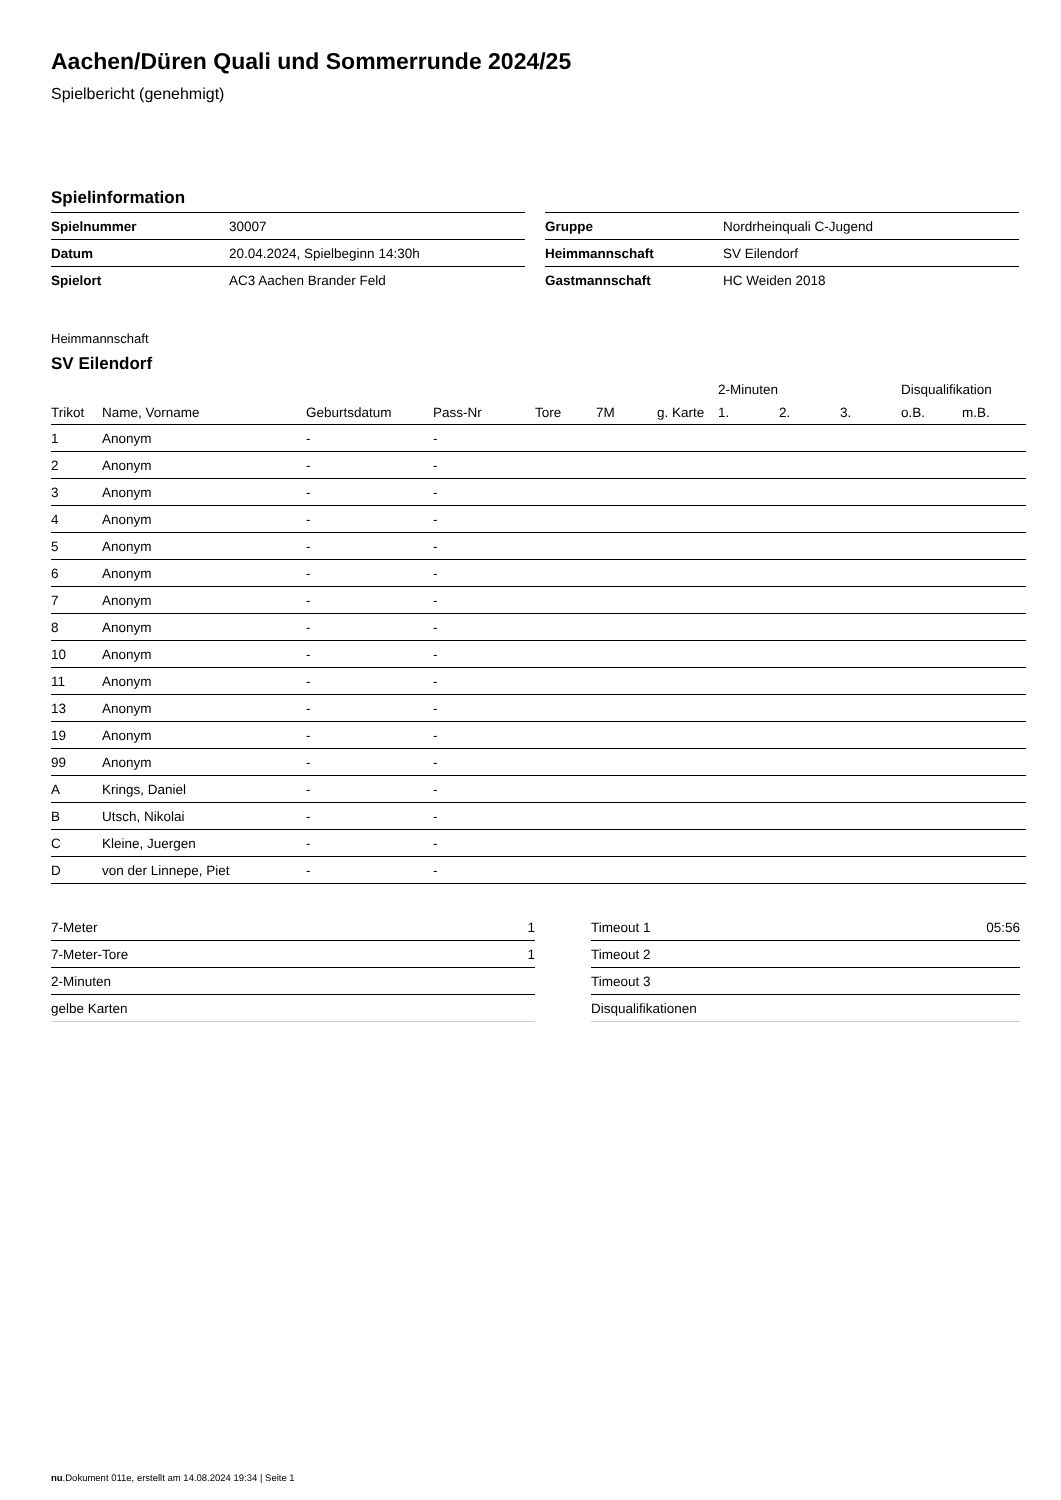Aachen/Düren Quali und Sommerrunde 2024/25
Spielbericht (genehmigt)
Spielinformation
| Spielnummer | 30007 |
| Datum | 20.04.2024, Spielbeginn 14:30h |
| Spielort | AC3 Aachen Brander Feld |
| Gruppe | Nordrheinquali C-Jugend |
| Heimmannschaft | SV Eilendorf |
| Gastmannschaft | HC Weiden 2018 |
Heimmannschaft
SV Eilendorf
| | | | | | | | 2-Minuten | | | Disqualifikation | |
| --- | --- | --- | --- | --- | --- | --- | --- | --- | --- | --- | --- |
| Trikot | Name, Vorname | Geburtsdatum | Pass-Nr | Tore | 7M | g. Karte | 1. | 2. | 3. | o.B. | m.B. |
| 1 | Anonym | - | - | | | | | | | | |
| 2 | Anonym | - | - | | | | | | | | |
| 3 | Anonym | - | - | | | | | | | | |
| 4 | Anonym | - | - | | | | | | | | |
| 5 | Anonym | - | - | | | | | | | | |
| 6 | Anonym | - | - | | | | | | | | |
| 7 | Anonym | - | - | | | | | | | | |
| 8 | Anonym | - | - | | | | | | | | |
| 10 | Anonym | - | - | | | | | | | | |
| 11 | Anonym | - | - | | | | | | | | |
| 13 | Anonym | - | - | | | | | | | | |
| 19 | Anonym | - | - | | | | | | | | |
| 99 | Anonym | - | - | | | | | | | | |
| A | Krings, Daniel | - | - | | | | | | | | |
| B | Utsch, Nikolai | - | - | | | | | | | | |
| C | Kleine, Juergen | - | - | | | | | | | | |
| D | von der Linnepe, Piet | - | - | | | | | | | | |
| 7-Meter | 1 |
| 7-Meter-Tore | 1 |
| 2-Minuten | |
| gelbe Karten | |
| Timeout 1 | 05:56 |
| Timeout 2 | |
| Timeout 3 | |
| Disqualifikationen | |
nu.Dokument 011e, erstellt am 14.08.2024 19:34 | Seite 1